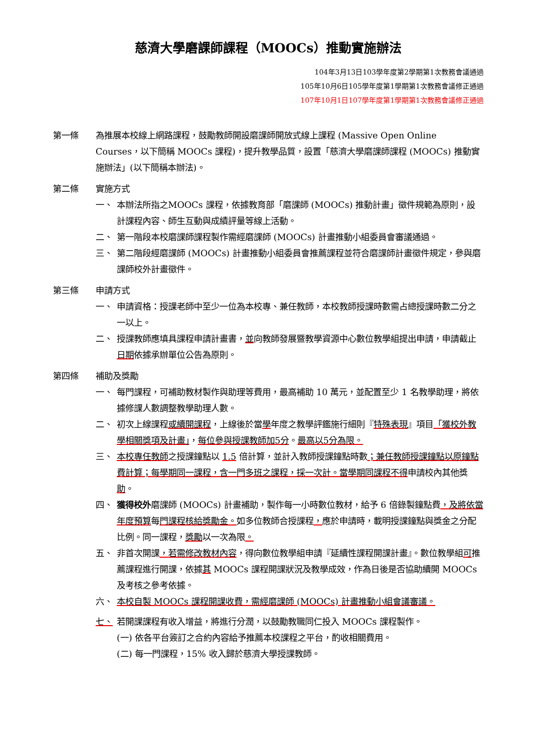慈濟大學磨課師課程（MOOCs）推動實施辦法
104年3月13日103學年度第2學期第1次教務會議通過
105年10月6日105學年度第1學期第1次教務會議修正通過
107年10月1日107學年度第1學期第1次教務會議修正通過
第一條 為推展本校線上網路課程，鼓勵教師開設磨課師開放式線上課程 (Massive Open Online Courses，以下簡稱 MOOCs 課程)，提升教學品質，設置「慈濟大學磨課師課程 (MOOCs) 推動實施辦法」(以下簡稱本辦法)。
第二條 實施方式
一、 本辦法所指之MOOCs 課程，依據教育部「磨課師 (MOOCs) 推動計畫」徵件規範為原則，設計課程內容、師生互動與成績評量等線上活動。
二、 第一階段本校磨課師課程製作需經磨課師 (MOOCs) 計畫推動小組委員會審議通過。
三、 第二階段經磨課師 (MOOCs) 計畫推動小組委員會推薦課程並符合磨課師計畫徵件規定，參與磨課師校外計畫徵件。
第三條 申請方式
一、 申請資格：授課老師中至少一位為本校專、兼任教師，本校教師授課時數需占總授課時數二分之一以上。
二、 授課教師應填具課程申請計畫書，並向教師發展暨教學資源中心數位教學組提出申請，申請截止日期依據承辦單位公告為原則。
第四條 補助及獎勵
一、 每門課程，可補助教材製作與助理等費用，最高補助 10 萬元，並配置至少 1 名教學助理，將依據修課人數調整教學助理人數。
二、 初次上線課程或續開課程，上線後於當學年度之教學評鑑施行細則『特殊表現』項目「獲校外教學相關獎項及計畫」，每位參與授課教師加5分。最高以5分為限。
三、 本校專任教師之授課鐘點以 1.5 倍計算，並計入教師授課鐘點時數；兼任教師授課鐘點以原鐘點費計算；每學期同一課程，含一門多班之課程，採一次計。當學期同課程不得申請校內其他獎助。
四、 獲得校外磨課師 (MOOCs) 計畫補助，製作每一小時數位教材，給予 6 倍錄製鐘點費，及將依當年度預算每門課程核給獎勵金。如多位教師合授課程，應於申請時，載明授課鐘點與獎金之分配比例。同一課程，獎勵以一次為限。
五、 非首次開課，若需修改教材內容，得向數位教學組申請『延續性課程開課計畫』。數位教學組可推薦課程進行開課，依據其 MOOCs 課程開課狀況及教學成效，作為日後是否協助續開 MOOCs 及考核之參考依據。
六、 本校自製 MOOCs 課程開課收費，需經磨課師 (MOOCs) 計畫推動小組會議審議。
七、 若開課課程有收入增益，將進行分潤，以鼓勵教職同仁投入 MOOCs 課程製作。
(一) 依各平台簽訂之合約內容給予推薦本校課程之平台，酌收相關費用。
(二) 每一門課程，15% 收入歸於慈濟大學授課教師。